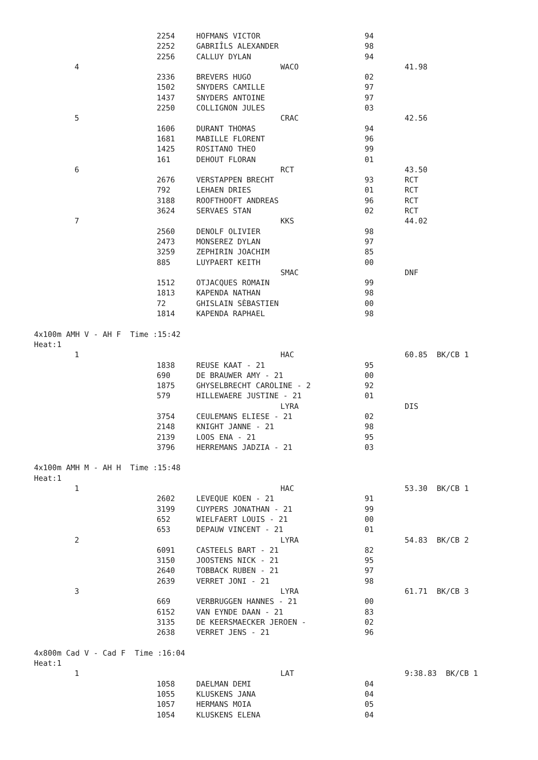| | 2254 | HOFMANS VICTOR | 94 | |
| | 2252 | GABRIÎLS ALEXANDER | 98 | |
| | 2256 | CALLUY DYLAN | 94 | |
| 4 | | WACO | | 41.98 |
| | 2336 | BREVERS HUGO | 02 | |
| | 1502 | SNYDERS CAMILLE | 97 | |
| | 1437 | SNYDERS ANTOINE | 97 | |
| | 2250 | COLLIGNON JULES | 03 | |
| 5 | | CRAC | | 42.56 |
| | 1606 | DURANT THOMAS | 94 | |
| | 1681 | MABILLE FLORENT | 96 | |
| | 1425 | ROSITANO THEO | 99 | |
| | 161 | DEHOUT FLORAN | 01 | |
| 6 | | RCT | | 43.50 |
| | 2676 | VERSTAPPEN BRECHT | 93 | RCT |
| | 792 | LEHAEN DRIES | 01 | RCT |
| | 3188 | ROOFTHOOFT ANDREAS | 96 | RCT |
| | 3624 | SERVAES STAN | 02 | RCT |
| 7 | | KKS | | 44.02 |
| | 2560 | DENOLF OLIVIER | 98 | |
| | 2473 | MONSEREZ DYLAN | 97 | |
| | 3259 | ZEPHIRIN JOACHIM | 85 | |
| | 885 | LUYPAERT KEITH | 00 | |
| | | SMAC | | DNF |
| | 1512 | OTJACQUES ROMAIN | 99 | |
| | 1813 | KAPENDA NATHAN | 98 | |
| | 72 | GHISLAIN SÈBASTIEN | 00 | |
| | 1814 | KAPENDA RAPHAEL | 98 | |
| 4x100m AMH V - AH F Time :15:42 | | | | |
| Heat:1 | | | | |
| 1 | | HAC | | 60.85 BK/CB 1 |
| | 1838 | REUSE KAAT - 21 | 95 | |
| | 690 | DE BRAUWER AMY - 21 | 00 | |
| | 1875 | GHYSELBRECHT CAROLINE - 2 | 92 | |
| | 579 | HILLEWAERE JUSTINE - 21 | 01 | |
| | | LYRA | | DIS |
| | 3754 | CEULEMANS ELIESE - 21 | 02 | |
| | 2148 | KNIGHT JANNE - 21 | 98 | |
| | 2139 | LOOS ENA - 21 | 95 | |
| | 3796 | HERREMANS JADZIA - 21 | 03 | |
| 4x100m AMH M - AH H Time :15:48 | | | | |
| Heat:1 | | | | |
| 1 | | HAC | | 53.30 BK/CB 1 |
| | 2602 | LEVEQUE KOEN - 21 | 91 | |
| | 3199 | CUYPERS JONATHAN - 21 | 99 | |
| | 652 | WIELFAERT LOUIS - 21 | 00 | |
| | 653 | DEPAUW VINCENT - 21 | 01 | |
| 2 | | LYRA | | 54.83 BK/CB 2 |
| | 6091 | CASTEELS BART - 21 | 82 | |
| | 3150 | JOOSTENS NICK - 21 | 95 | |
| | 2640 | TOBBACK RUBEN - 21 | 97 | |
| | 2639 | VERRET JONI - 21 | 98 | |
| 3 | | LYRA | | 61.71 BK/CB 3 |
| | 669 | VERBRUGGEN HANNES - 21 | 00 | |
| | 6152 | VAN EYNDE DAAN - 21 | 83 | |
| | 3135 | DE KEERSMAECKER JEROEN - | 02 | |
| | 2638 | VERRET JENS - 21 | 96 | |
| 4x800m Cad V - Cad F Time :16:04 | | | | |
| Heat:1 | | | | |
| 1 | | LAT | | 9:38.83 BK/CB 1 |
| | 1058 | DAELMAN DEMI | 04 | |
| | 1055 | KLUSKENS JANA | 04 | |
| | 1057 | HERMANS MOIA | 05 | |
| | 1054 | KLUSKENS ELENA | 04 | |